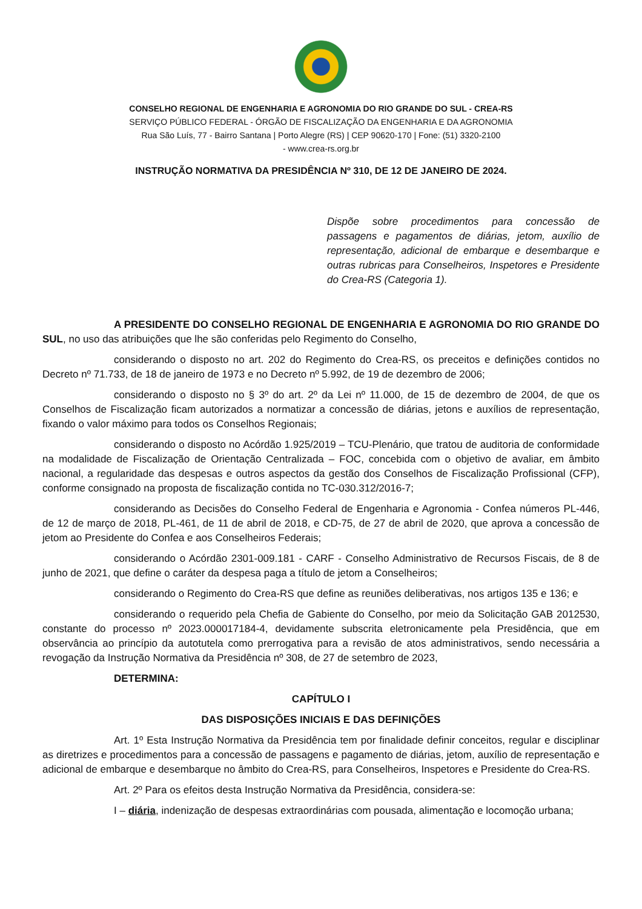CONSELHO REGIONAL DE ENGENHARIA E AGRONOMIA DO RIO GRANDE DO SUL - CREA-RS
SERVIÇO PÚBLICO FEDERAL - ÓRGÃO DE FISCALIZAÇÃO DA ENGENHARIA E DA AGRONOMIA
Rua São Luís, 77 - Bairro Santana | Porto Alegre (RS) | CEP 90620-170 | Fone: (51) 3320-2100
- www.crea-rs.org.br
INSTRUÇÃO NORMATIVA DA PRESIDÊNCIA Nº 310, DE 12 DE JANEIRO DE 2024.
Dispõe sobre procedimentos para concessão de passagens e pagamentos de diárias, jetom, auxílio de representação, adicional de embarque e desembarque e outras rubricas para Conselheiros, Inspetores e Presidente do Crea-RS (Categoria 1).
A PRESIDENTE DO CONSELHO REGIONAL DE ENGENHARIA E AGRONOMIA DO RIO GRANDE DO SUL, no uso das atribuições que lhe são conferidas pelo Regimento do Conselho,
considerando o disposto no art. 202 do Regimento do Crea-RS, os preceitos e definições contidos no Decreto nº 71.733, de 18 de janeiro de 1973 e no Decreto nº 5.992, de 19 de dezembro de 2006;
considerando o disposto no § 3º do art. 2º da Lei nº 11.000, de 15 de dezembro de 2004, de que os Conselhos de Fiscalização ficam autorizados a normatizar a concessão de diárias, jetons e auxílios de representação, fixando o valor máximo para todos os Conselhos Regionais;
considerando o disposto no Acórdão 1.925/2019 – TCU-Plenário, que tratou de auditoria de conformidade na modalidade de Fiscalização de Orientação Centralizada – FOC, concebida com o objetivo de avaliar, em âmbito nacional, a regularidade das despesas e outros aspectos da gestão dos Conselhos de Fiscalização Profissional (CFP), conforme consignado na proposta de fiscalização contida no TC-030.312/2016-7;
considerando as Decisões do Conselho Federal de Engenharia e Agronomia - Confea números PL-446, de 12 de março de 2018, PL-461, de 11 de abril de 2018, e CD-75, de 27 de abril de 2020, que aprova a concessão de jetom ao Presidente do Confea e aos Conselheiros Federais;
considerando o Acórdão 2301-009.181 - CARF - Conselho Administrativo de Recursos Fiscais, de 8 de junho de 2021, que define o caráter da despesa paga a título de jetom a Conselheiros;
considerando o Regimento do Crea-RS que define as reuniões deliberativas, nos artigos 135 e 136; e
considerando o requerido pela Chefia de Gabiente do Conselho, por meio da Solicitação GAB 2012530, constante do processo nº 2023.000017184-4, devidamente subscrita eletronicamente pela Presidência, que em observância ao princípio da autotutela como prerrogativa para a revisão de atos administrativos, sendo necessária a revogação da Instrução Normativa da Presidência nº 308, de 27 de setembro de 2023,
DETERMINA:
CAPÍTULO I
DAS DISPOSIÇÕES INICIAIS E DAS DEFINIÇÕES
Art. 1º Esta Instrução Normativa da Presidência tem por finalidade definir conceitos, regular e disciplinar as diretrizes e procedimentos para a concessão de passagens e pagamento de diárias, jetom, auxílio de representação e adicional de embarque e desembarque no âmbito do Crea-RS, para Conselheiros, Inspetores e Presidente do Crea-RS.
Art. 2º Para os efeitos desta Instrução Normativa da Presidência, considera-se:
I – diária, indenização de despesas extraordinárias com pousada, alimentação e locomoção urbana;